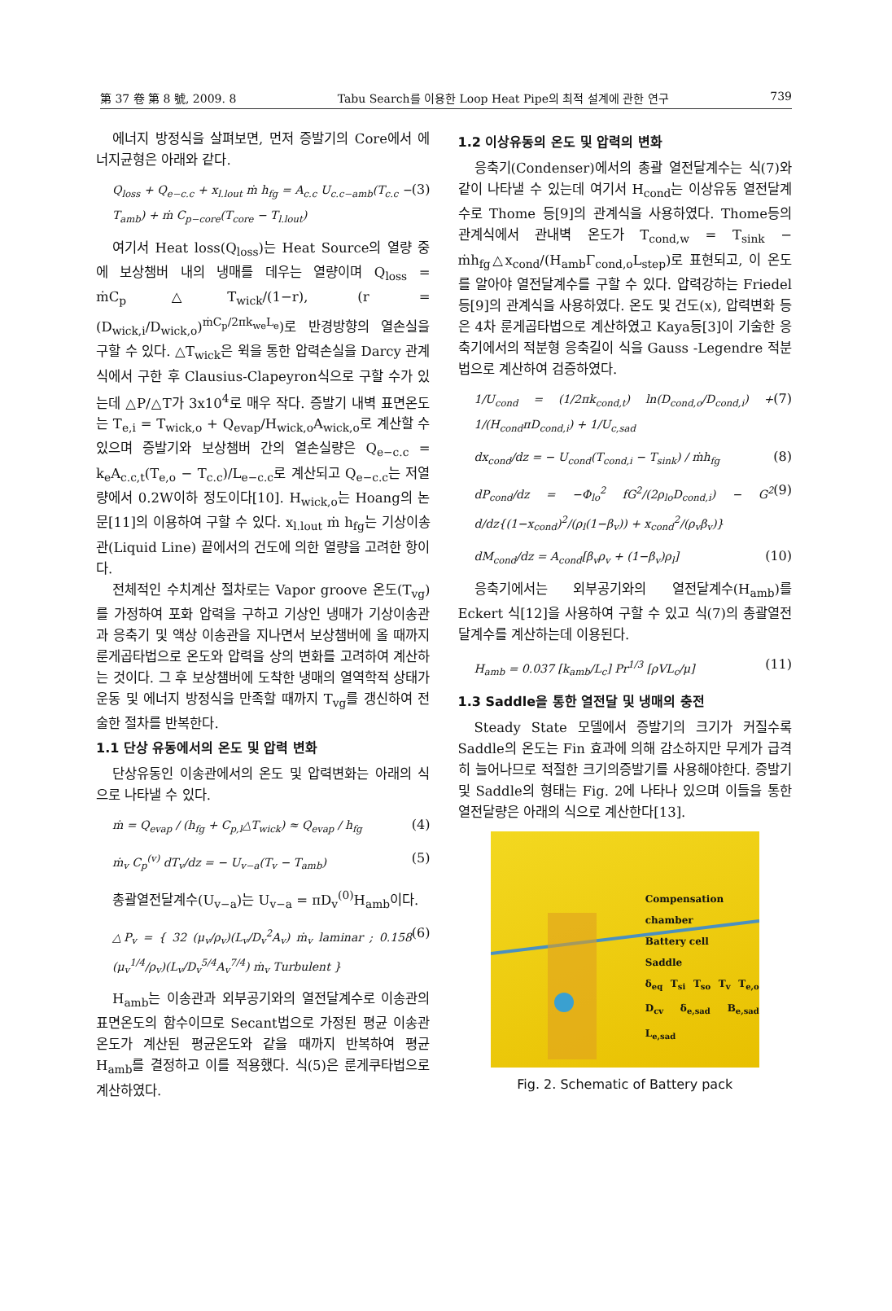第 37 卷 第 8 號, 2009. 8 Tabu Search를 이용한 Loop Heat Pipe의 최적 설계에 관한 연구 739
에너지 방정식을 살펴보면, 먼저 증발기의 Core에서 에너지균형은 아래와 같다.
Q<sub>loss</sub> + Q<sub>e−c.c</sub> + x<sub>l.lout</sub> ṁ h<sub>fg</sub> = A<sub>c.c</sub> U<sub>c.c−amb</sub>(T<sub>c.c</sub> − T<sub>amb</sub>) + ṁ C<sub>p−core</sub>(T<sub>core</sub> − T<sub>l.lout</sub>) (3)
여기서 Heat loss(Q<sub>loss</sub>)는 Heat Source의 열량 중에 보상챔버 내의 냉매를 데우는 열량이며 Q<sub>loss</sub> = ṁC<sub>p</sub>△T<sub>wick</sub>/(1−r), (r = (D<sub>wick,i</sub>/D<sub>wick,o</sub>)<sup>ṁC<sub>p</sub>/2πk<sub>we</sub>L<sub>e</sub></sup>)로 반경방향의 열손실을 구할 수 있다. △T<sub>wick</sub>은 윅을 통한 압력손실을 Darcy 관계식에서 구한 후 Clausius-Clapeyron식으로 구할 수가 있는데 △P/△T가 3x10<sup>4</sup>로 매우 작다. 증발기 내벽 표면온도는 T<sub>e,i</sub> = T<sub>wick,o</sub> + Q<sub>evap</sub>/H<sub>wick,o</sub>A<sub>wick,o</sub>로 계산할 수 있으며 증발기와 보상챔버 간의 열손실량은 Q<sub>e−c.c</sub> = k<sub>e</sub>A<sub>c.c,t</sub>(T<sub>e,o</sub> − T<sub>c.c</sub>)/L<sub>e−c.c</sub>로 계산되고 Q<sub>e−c.c</sub>는 저열량에서 0.2W이하 정도이다[10]. H<sub>wick,o</sub>는 Hoang의 논문[11]의 이용하여 구할 수 있다. x<sub>l.lout</sub> ṁ h<sub>fg</sub>는 기상이송관(Liquid Line) 끝에서의 건도에 의한 열량을 고려한 항이다.
전체적인 수치계산 절차로는 Vapor groove 온도(T<sub>vg</sub>)를 가정하여 포화 압력을 구하고 기상인 냉매가 기상이송관과 응축기 및 액상 이송관을 지나면서 보상챔버에 올 때까지 룬게곱타법으로 온도와 압력을 상의 변화를 고려하여 계산하는 것이다. 그 후 보상챔버에 도착한 냉매의 열역학적 상태가 운동 및 에너지 방정식을 만족할 때까지 T<sub>vg</sub>를 갱신하여 전술한 절차를 반복한다.
1.1 단상 유동에서의 온도 및 압력 변화
단상유동인 이송관에서의 온도 및 압력변화는 아래의 식으로 나타낼 수 있다.
ṁ = Q<sub>evap</sub> / (h<sub>fg</sub> + C<sub>p,l</sub>△T<sub>wick</sub>) ≈ Q<sub>evap</sub> / h<sub>fg</sub> (4)
ṁ<sub>v</sub> C<sub>p</sub><sup>(v)</sup> dT<sub>v</sub>/dz = − U<sub>v−a</sub>(T<sub>v</sub> − T<sub>amb</sub>) (5)
총괄열전달계수(U<sub>v−a</sub>)는 U<sub>v−a</sub> = πD<sub>v</sub><sup>(0)</sup>H<sub>amb</sub>이다.
△P<sub>v</sub> = { 32 (μ<sub>v</sub>/ρ<sub>v</sub>)(L<sub>v</sub>/D<sub>v</sub><sup>2</sup>A<sub>v</sub>) ṁ<sub>v</sub> laminar ; 0.158 (μ<sub>v</sub><sup>1/4</sup>/ρ<sub>v</sub>)(L<sub>v</sub>/D<sub>v</sub><sup>5/4</sup>A<sub>v</sub><sup>7/4</sup>) ṁ<sub>v</sub> Turbulent } (6)
H<sub>amb</sub>는 이송관과 외부공기와의 열전달계수로 이송관의 표면온도의 함수이므로 Secant법으로 가정된 평균 이송관온도가 계산된 평균온도와 같을 때까지 반복하여 평균 H<sub>amb</sub>를 결정하고 이를 적용했다. 식(5)은 룬게쿠타법으로 계산하였다.
1.2 이상유동의 온도 및 압력의 변화
응축기(Condenser)에서의 총괄 열전달계수는 식(7)와 같이 나타낼 수 있는데 여기서 H<sub>cond</sub>는 이상유동 열전달계수로 Thome 등[9]의 관계식을 사용하였다. Thome등의 관계식에서 관내벽 온도가 T<sub>cond,w</sub> = T<sub>sink</sub> − ṁh<sub>fg</sub>△x<sub>cond</sub>/(H<sub>amb</sub>Γ<sub>cond,o</sub>L<sub>step</sub>)로 표현되고, 이 온도를 알아야 열전달계수를 구할 수 있다. 압력강하는 Friedel등[9]의 관계식을 사용하였다. 온도 및 건도(x), 압력변화 등은 4차 룬게곱타법으로 계산하였고 Kaya등[3]이 기술한 응축기에서의 적분형 응축길이 식을 Gauss -Legendre 적분법으로 계산하여 검증하였다.
1/U<sub>cond</sub> = (1/2πk<sub>cond,t</sub>) ln(D<sub>cond,o</sub>/D<sub>cond,i</sub>) + 1/(H<sub>cond</sub>πD<sub>cond,i</sub>) + 1/U<sub>c,sad</sub> (7)
dx<sub>cond</sub>/dz = − U<sub>cond</sub>(T<sub>cond,i</sub> − T<sub>sink</sub>) / ṁh<sub>fg</sub> (8)
dP<sub>cond</sub>/dz = −Φ<sub>lo</sub><sup>2</sup> fG<sup>2</sup>/(2ρ<sub>lo</sub>D<sub>cond,i</sub>) − G<sup>2</sup> d/dz{(1−x<sub>cond</sub>)<sup>2</sup>/(ρ<sub>l</sub>(1−β<sub>v</sub>)) + x<sub>cond</sub><sup>2</sup>/(ρ<sub>v</sub>β<sub>v</sub>)} (9)
dM<sub>cond</sub>/dz = A<sub>cond</sub>[β<sub>v</sub>ρ<sub>v</sub> + (1−β<sub>v</sub>)ρ<sub>l</sub>] (10)
응축기에서는 외부공기와의 열전달계수(H<sub>amb</sub>)를 Eckert 식[12]을 사용하여 구할 수 있고 식(7)의 총괄열전달계수를 계산하는데 이용된다.
H<sub>amb</sub> = 0.037 [k<sub>amb</sub>/L<sub>c</sub>] Pr<sup>1/3</sup> [ρVL<sub>c</sub>/μ] (11)
1.3 Saddle을 통한 열전달 및 냉매의 충전
Steady State 모델에서 증발기의 크기가 커질수록 Saddle의 온도는 Fin 효과에 의해 감소하지만 무게가 급격히 늘어나므로 적절한 크기의증발기를 사용해야한다. 증발기 및 Saddle의 형태는 Fig. 2에 나타나 있으며 이들을 통한 열전달량은 아래의 식으로 계산한다[13].
Compensation chamber
Battery cell
Saddle
δ<sub>eq</sub> T<sub>si</sub> T<sub>so</sub> T<sub>v</sub> T<sub>e,o</sub> D<sub>cv</sub> δ<sub>e,sad</sub> B<sub>e,sad</sub> L<sub>e,sad</sub>
Fig. 2. Schematic of Battery pack